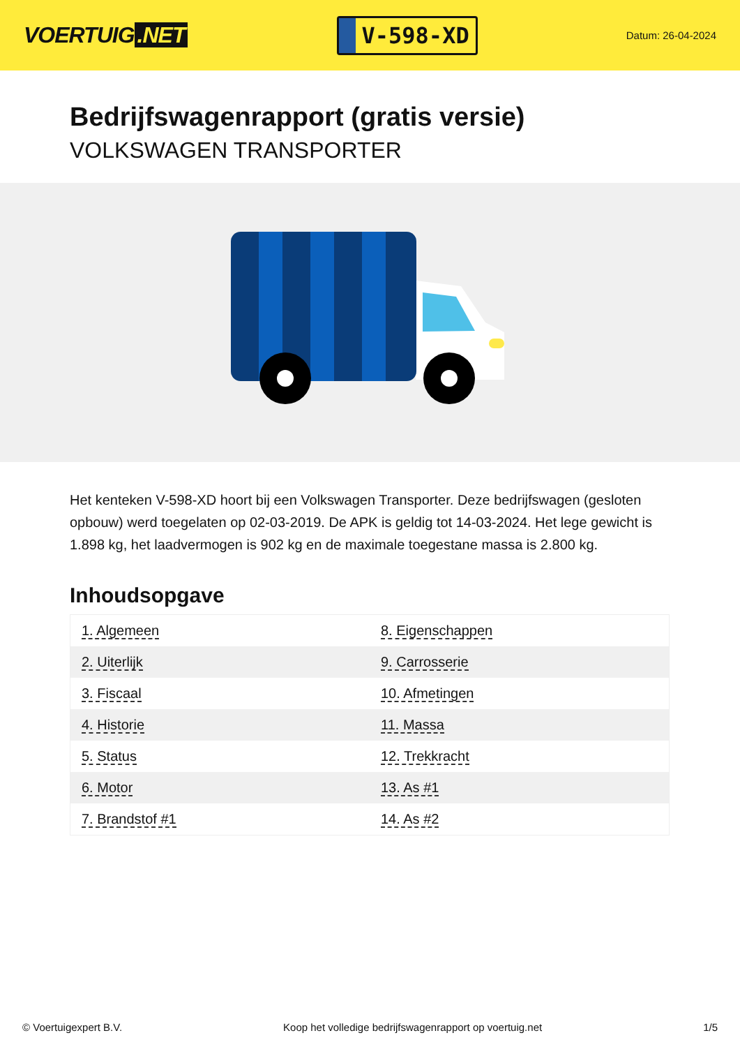VOERTUIG.NET
V-598-XD
Datum: 26-04-2024
Bedrijfswagenrapport (gratis versie)
VOLKSWAGEN TRANSPORTER
Het kenteken V-598-XD hoort bij een Volkswagen Transporter. Deze bedrijfswagen (gesloten opbouw) werd toegelaten op 02-03-2019. De APK is geldig tot 14-03-2024. Het lege gewicht is 1.898 kg, het laadvermogen is 902 kg en de maximale toegestane massa is 2.800 kg.
Inhoudsopgave
| 1. Algemeen | 8. Eigenschappen |
| 2. Uiterlijk | 9. Carrosserie |
| 3. Fiscaal | 10. Afmetingen |
| 4. Historie | 11. Massa |
| 5. Status | 12. Trekkracht |
| 6. Motor | 13. As #1 |
| 7. Brandstof #1 | 14. As #2 |
© Voertuigexpert B.V. Koop het volledige bedrijfswagenrapport op voertuig.net 1/5